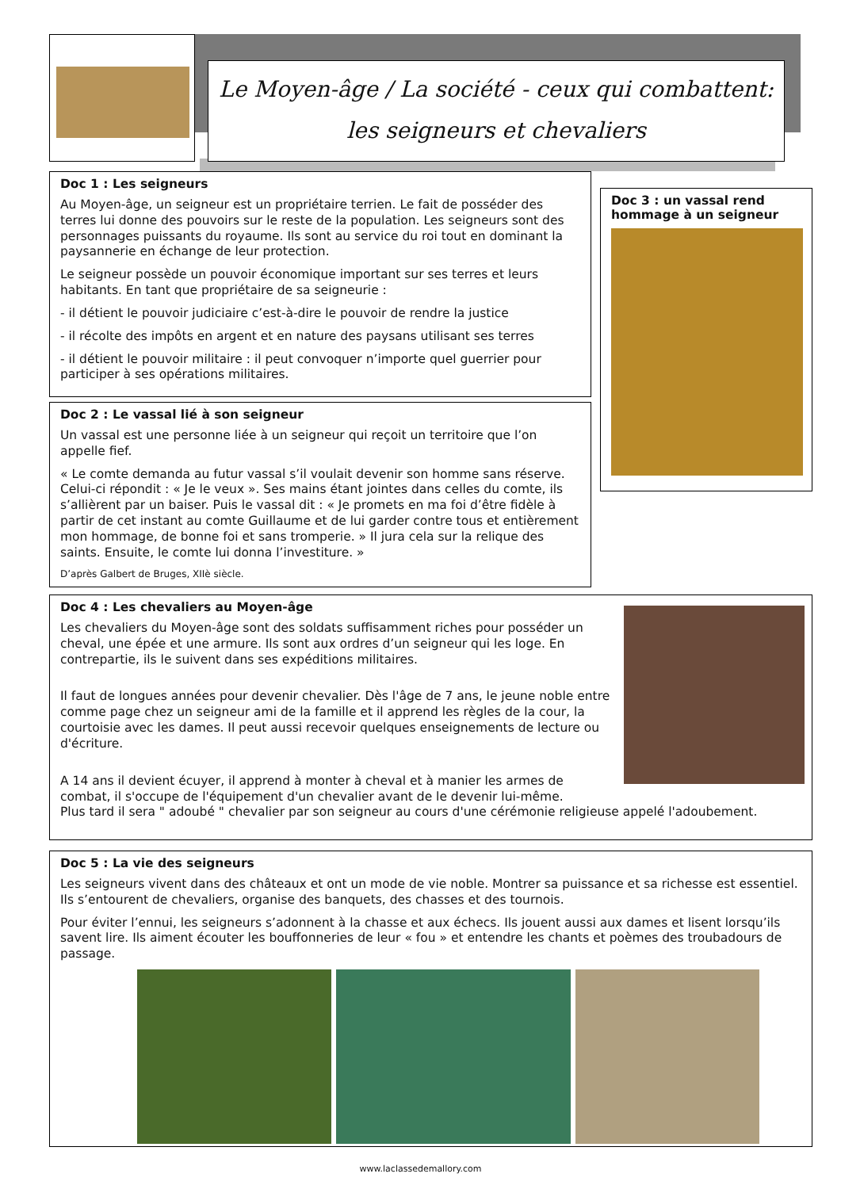Le Moyen-âge / La société - ceux qui combattent: les seigneurs et chevaliers
Doc 1 : Les seigneurs
Au Moyen-âge, un seigneur est un propriétaire terrien. Le fait de posséder des terres lui donne des pouvoirs sur le reste de la population. Les seigneurs sont des personnages puissants du royaume. Ils sont au service du roi tout en dominant la paysannerie en échange de leur protection.
Le seigneur possède un pouvoir économique important sur ses terres et leurs habitants. En tant que propriétaire de sa seigneurie :
- il détient le pouvoir judiciaire c’est-à-dire le pouvoir de rendre la justice
- il récolte des impôts en argent et en nature des paysans utilisant ses terres
- il détient le pouvoir militaire : il peut convoquer n’importe quel guerrier pour participer à ses opérations militaires.
Doc 3 : un vassal rend hommage à un seigneur
Doc 2 : Le vassal lié à son seigneur
Un vassal est une personne liée à un seigneur qui reçoit un territoire que l’on appelle fief.
« Le comte demanda au futur vassal s’il voulait devenir son homme sans réserve. Celui-ci répondit : « Je le veux ». Ses mains étant jointes dans celles du comte, ils s’allièrent par un baiser. Puis le vassal dit : « Je promets en ma foi d’être fidèle à partir de cet instant au comte Guillaume et de lui garder contre tous et entièrement mon hommage, de bonne foi et sans tromperie. » Il jura cela sur la relique des saints. Ensuite, le comte lui donna l’investiture. »
D’après Galbert de Bruges, XIIè siècle.
Doc 4 : Les chevaliers au Moyen-âge
Les chevaliers du Moyen-âge sont des soldats suffisamment riches pour posséder un cheval, une épée et une armure. Ils sont aux ordres d’un seigneur qui les loge. En contrepartie, ils le suivent dans ses expéditions militaires.
Il faut de longues années pour devenir chevalier. Dès l'âge de 7 ans, le jeune noble entre comme page chez un seigneur ami de la famille et il apprend les règles de la cour, la courtoisie avec les dames. Il peut aussi recevoir quelques enseignements de lecture ou d'écriture.
A 14 ans il devient écuyer, il apprend à monter à cheval et à manier les armes de combat, il s'occupe de l'équipement d'un chevalier avant de le devenir lui-même.
Plus tard il sera " adoubé " chevalier par son seigneur au cours d'une cérémonie religieuse appelé l'adoubement.
Doc 5 : La vie des seigneurs
Les seigneurs vivent dans des châteaux et ont un mode de vie noble. Montrer sa puissance et sa richesse est essentiel. Ils s’entourent de chevaliers, organise des banquets, des chasses et des tournois.
Pour éviter l’ennui, les seigneurs s’adonnent à la chasse et aux échecs. Ils jouent aussi aux dames et lisent lorsqu’ils savent lire. Ils aiment écouter les bouffonneries de leur « fou » et entendre les chants et poèmes des troubadours de passage.
www.laclassedemallory.com